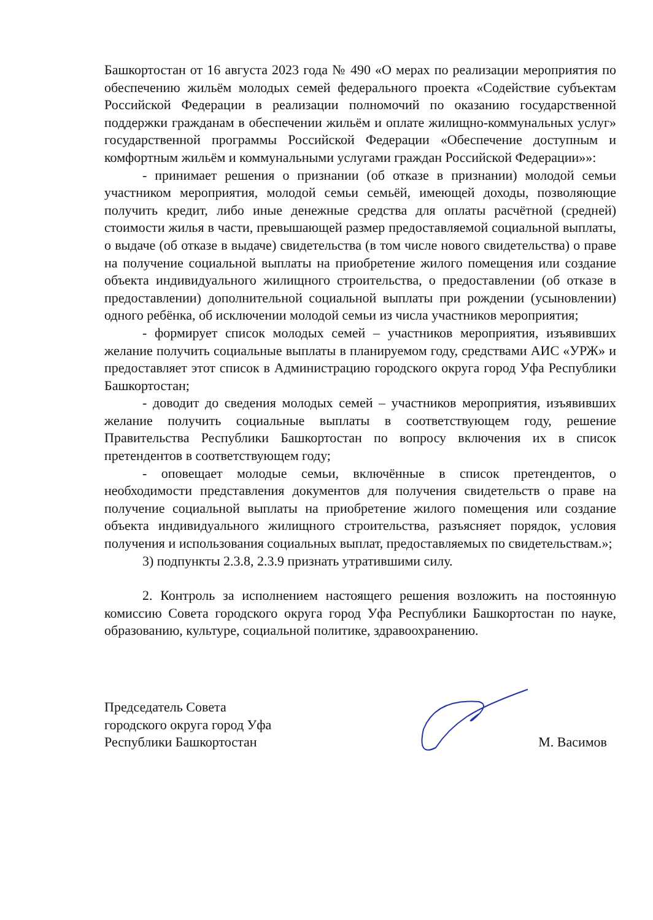Башкортостан от 16 августа 2023 года № 490 «О мерах по реализации мероприятия по обеспечению жильём молодых семей федерального проекта «Содействие субъектам Российской Федерации в реализации полномочий по оказанию государственной поддержки гражданам в обеспечении жильём и оплате жилищно-коммунальных услуг» государственной программы Российской Федерации «Обеспечение доступным и комфортным жильём и коммунальными услугами граждан Российской Федерации»»:
- принимает решения о признании (об отказе в признании) молодой семьи участником мероприятия, молодой семьи семьёй, имеющей доходы, позволяющие получить кредит, либо иные денежные средства для оплаты расчётной (средней) стоимости жилья в части, превышающей размер предоставляемой социальной выплаты, о выдаче (об отказе в выдаче) свидетельства (в том числе нового свидетельства) о праве на получение социальной выплаты на приобретение жилого помещения или создание объекта индивидуального жилищного строительства, о предоставлении (об отказе в предоставлении) дополнительной социальной выплаты при рождении (усыновлении) одного ребёнка, об исключении молодой семьи из числа участников мероприятия;
- формирует список молодых семей – участников мероприятия, изъявивших желание получить социальные выплаты в планируемом году, средствами АИС «УРЖ» и предоставляет этот список в Администрацию городского округа город Уфа Республики Башкортостан;
- доводит до сведения молодых семей – участников мероприятия, изъявивших желание получить социальные выплаты в соответствующем году, решение Правительства Республики Башкортостан по вопросу включения их в список претендентов в соответствующем году;
- оповещает молодые семьи, включённые в список претендентов, о необходимости представления документов для получения свидетельств о праве на получение социальной выплаты на приобретение жилого помещения или создание объекта индивидуального жилищного строительства, разъясняет порядок, условия получения и использования социальных выплат, предоставляемых по свидетельствам.»;
3) подпункты 2.3.8, 2.3.9 признать утратившими силу.
2. Контроль за исполнением настоящего решения возложить на постоянную комиссию Совета городского округа город Уфа Республики Башкортостан по науке, образованию, культуре, социальной политике, здравоохранению.
Председатель Совета
городского округа город Уфа
Республики Башкортостан
М. Васимов